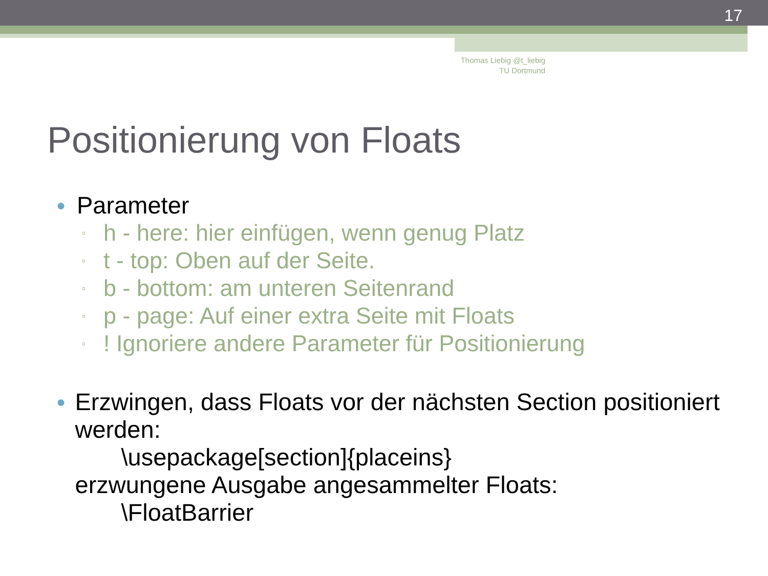17
Thomas Liebig @t_liebig
TU Dortmund
Positionierung von Floats
● Parameter
▫ h - here: hier einfügen, wenn genug Platz
▫ t - top: Oben auf der Seite.
▫ b - bottom: am unteren Seitenrand
▫ p - page: Auf einer extra Seite mit Floats
▫! Ignoriere andere Parameter für Positionierung
● Erzwingen, dass Floats vor der nächsten Section positioniert werden:
\usepackage[section]{placeins}
erzwungene Ausgabe angesammelter Floats:
\FloatBarrier